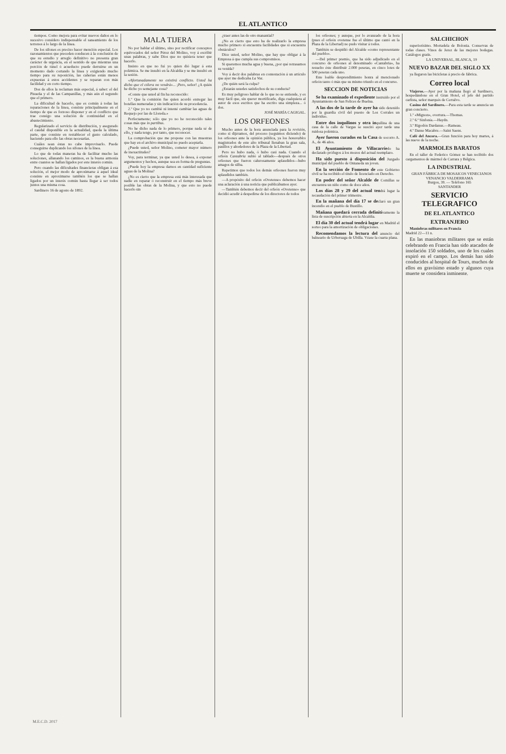EL ATLANTICO
tiempos. Como mejora para evitar nuevos daños en lo sucesivo considero indispensable el saneamiento de los terrenos á lo largo de la línea.
De los sifones es preciso hacer mención especial. Los razonamientos que preceden conducen á la conclusión de que su estudio y arreglo definitivo no presenta gran carácter de urgencia, en el sentido de que mientras una porción de túnel ó acueducto puede derruirse en un momento dado cortando la línea y exigiendo mucho tiempo para su reposición, las cañerías están menos expuestas á estos accidentes y se reparan con más facilidad y en corto tiempo.
Dos de ellos la reclaman más especial, á saber: el del Pisueña y el de las Campanillas, y más aún el segundo que el primero.
La dificultad de hacerlo, que es común á todas las reparaciones de la línea, consiste principalmente en el tiempo de que es forzoso disponer y en el conflicto que trae consigo una solución de continuidad en el abastecimiento.
Regularizado el servicio de distribución, y asegurado el caudal disponible en la actualidad, queda la última parte, que consiste en restablecer el gasto calculado, haciendo para ello las obras necesarias.
Cuáles sean éstas no cabe improvisarlo. Puede conseguirse duplicando los sifones de la línea.
Lo que de todas maneras ha de facilitar mucho las soluciones, allanando los caminos, es la buena armonía entre cuantos se hallan ligados por este interés común.
Pero cuando las dificultades financieras obligan á esa solución, el mejor modo de aproximarse á aquel ideal consiste en aproximarse también los que se hallan ligados por un interés común hasta llegar á ser todos juntos una misma cosa.
Sardinero 16 de agosto de 1892.
MALA TIJERA
No por hablar el último, sino por rectificar conceptos equivocados del señor Pérez del Molino, voy á escribir unas palabras, y sabe Dios que no quisiera tener que hacerlo.
Insisto en que no fuí yo quien dió lugar á esta polémica. Se me insultó en la Alcaldía y se me insultó en la sesión.
«Afortunadamente no existirá conflicto. Usted ha dicho que el cólera no vendrá»... ¡Pero, señor! ¿A quién he dicho yo semejante cosa?
«Conste que usted al fin ha reconocido:
1.º Que la comisión fue quien acordó entregar las botellas numeradas y sin indicación de su procedencia.
2.º Que yo no cambié ni intenté cambiar las aguas de Requejo por las de Lloreda.»
Perfectamente; sólo que yo no he reconocido tales cosas más que in partibus.
No he dicho nada de lo primero, porque nada sé de ello, y nada tengo, por tanto, que reconocer.
La comprobación que me propone con las muestras que hay en el archivo municipal no puedo aceptarla.
¿Puede usted, señor Molino, cometer mayor número de inexactitudes?
Voy, para terminar, ya que usted lo desea, á exponer argumentos y hechos, aunque sea en forma de preguntas.
¿Puede hoy la empresa darnos en cantidad suficiente aguas de la Molina?
¿No es cierto que la empresa está más interesada que nadie en reparar ó reconstruir en el tiempo más breve posible las obras de la Molina, y que esto no puede hacerlo sin
¿traer antes las de otro manantial?
¿No es cierto que esto ha de realizarlo la empresa mucho primero si encuentra facilidades que si encuentra obstáculos?
Dice usted, señor Molino, que hay que obligar á la Empresa á que cumpla sus compromisos.
Si queremos mucha agua y buena, ¿por qué retrasamos su venida?
Voy á decir dos palabras en contestación á un artículo que ayer me dedicaba La Voz.
¿De quién será la culpa?
¿Estarán ustedes satisfechos de su conducta?
Es muy peligroso hablar de lo que no se entiende, y es muy fácil que, sin querer mortificarle, diga cualquiera al autor de esos escritos que ha escrito una simpleza... ó dos.
JOSÉ MARÍA CAGIGAL.
LOS ORFEONES
Mucho antes de la hora anunciada para la revisión, como si dijéramos, del proceso (seguimos diciendo) de los orfeones ante la opinión pública, ya los honorables magistrados de este alto tribunal llenaban la gran sala, pasillos y alrededores de la Plaza de la Libertad.
Pero no hubo nada, ó hubo casi nada. Cuando el orfeón Cantabria subió al tablado—después de otros orfeones que fueron calurosamente aplaudidos—hubo amagos de silba.
Repetimos que todos los demás orfeones fueron muy aplaudidos también.
—A propósito del orfeón «Ovetense» debemos hacer una aclaración á una noticia que publicábamos ayer.
—También debemos decir del orfeón «Ovetense» que decidió acudir á despedirse de los directores de todos
los orfeones; y aunque, por lo avanzado de la hora (pues el orfeón ovetense fue el último que cantó en la Plaza de la Libertad) no pudo visitar á todos.
También se despidió del Alcalde «como representante del pueblo».
—Del primer premio, que ha sido adjudicado en el concurso de orfeones al denominado «Cantabria», ha resuelto éste distribuir 2.000 pesetas, en cinco lotes de 500 pesetas cada uno.
Este loable desprendimiento honra al mencionado orfeón tanto ó más que su mismo triunfo en el concurso.
SECCION DE NOTICIAS
Se ha examinado el expediente instruido por el Ayuntamiento de San Felices de Buelna.
A las dos de la tarde de ayer ha sido detenido por la guardia civil del puesto de Los Corrales un individuo.
Entre dos inquilinos y otra inquilina de una casa de la calle de Vargas se suscitó ayer tarde una ruidosa polémica.
Ayer fueron curados en la Casa de socorro A. A., de 46 años.
El Ayuntamiento de Villacarriedo ha declarado prófugos á los mozos del actual reemplazo.
Ha sido puesto á disposición del Juzgado municipal del pueblo de Ontaneda un joven.
En la sección de Fomento de este Gobierno civil se ha recibido el título de licenciado en Derecho.
En poder del señor Alcalde de Comillas se encuentra un niño como de doce años.
Los días 28 y 29 del actual tendrá lugar la recaudación del primer trimestre.
En la mañana del día 17 se declaró un gran incendio en el pueblo de Bustillo.
Mañana quedará cerrada definitivamente la lista de suscripción abierta en la Alcaldía.
El día 30 del actual tendrá lugar en Madrid el sorteo para la amortización de obligaciones.
Recomendamos la lectura del anuncio del balneario de Urberuaga de Ubilla. Véase la cuarta plana.
SALCHICHON
superiorísimo. Mortadela de Bolonia. Conservas de todas clases. Vinos de Jerez de las mejores bodegas. Catálogos gratis.
LA UNIVERSAL, BLANCA, 19
NUEVO BAZAR DEL SIGLO XX
ya llegaron las bicicletas á precio de fábrica.
Correo local
Viajeros.—Ayer por la mañana llegó al Sardinero, hospedándose en el Gran Hotel, el jefe del partido carlista, señor marqués de Cerralvo.
Casino del Sardinero.—Para esta tarde se anuncia un gran concierto.
1.º «Mignon», overtura.—Thomas.
2.º 6.ª Sinfonía.—Haydn.
3.º Rigodón Dardanus.—Rameau.
4.º Danse Macabre.—Saint Saens.
Café del Ancora.—Gran función para hoy martes, á las nueve de la noche.
MARMOLES BARATOS
En el taller de Federico Gómez se han recibido dos cargamentos de mármol de Carrara y Bélgica.
LA INDUSTRIAL
GRAN FÁBRICA DE MOSAICOS VENECIANOS
VENANCIO VALDERRAMA
Burgos, 39. — Teléfono 165
SANTANDER
SERVICIO TELEGRAFICO
DE EL ATLANTICO
EXTRANJERO
Maniobras militares en Francia
Madrid 22—11 n.
En las maniobras militares que se están celebrando en Francia han sido atacados de insolación 150 soldados, uno de los cuales expiró en el campo. Los demás han sido conducidos al hospital de Tours, muchos de ellos en gravísimo estado y algunos cuya muerte se considera inminente.
M.E.C.D. 2017